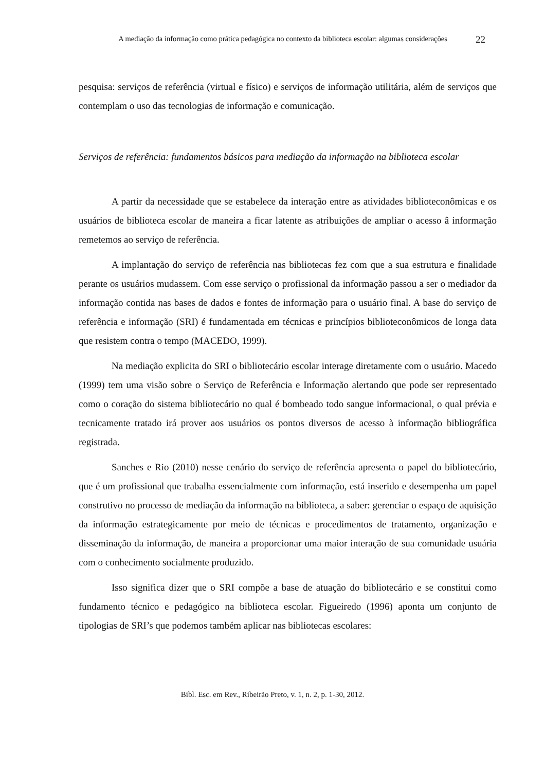A mediação da informação como prática pedagógica no contexto da biblioteca escolar: algumas considerações
22
pesquisa: serviços de referência (virtual e físico) e serviços de informação utilitária, além de serviços que contemplam o uso das tecnologias de informação e comunicação.
Serviços de referência: fundamentos básicos para mediação da informação na biblioteca escolar
A partir da necessidade que se estabelece da interação entre as atividades biblioteconômicas e os usuários de biblioteca escolar de maneira a ficar latente as atribuições de ampliar o acesso â informação remetemos ao serviço de referência.
A implantação do serviço de referência nas bibliotecas fez com que a sua estrutura e finalidade perante os usuários mudassem. Com esse serviço o profissional da informação passou a ser o mediador da informação contida nas bases de dados e fontes de informação para o usuário final. A base do serviço de referência e informação (SRI) é fundamentada em técnicas e princípios biblioteconômicos de longa data que resistem contra o tempo (MACEDO, 1999).
Na mediação explicita do SRI o bibliotecário escolar interage diretamente com o usuário. Macedo (1999) tem uma visão sobre o Serviço de Referência e Informação alertando que pode ser representado como o coração do sistema bibliotecário no qual é bombeado todo sangue informacional, o qual prévia e tecnicamente tratado irá prover aos usuários os pontos diversos de acesso à informação bibliográfica registrada.
Sanches e Rio (2010) nesse cenário do serviço de referência apresenta o papel do bibliotecário, que é um profissional que trabalha essencialmente com informação, está inserido e desempenha um papel construtivo no processo de mediação da informação na biblioteca, a saber: gerenciar o espaço de aquisição da informação estrategicamente por meio de técnicas e procedimentos de tratamento, organização e disseminação da informação, de maneira a proporcionar uma maior interação de sua comunidade usuária com o conhecimento socialmente produzido.
Isso significa dizer que o SRI compõe a base de atuação do bibliotecário e se constitui como fundamento técnico e pedagógico na biblioteca escolar. Figueiredo (1996) aponta um conjunto de tipologias de SRI’s que podemos também aplicar nas bibliotecas escolares:
Bibl. Esc. em Rev., Ribeirão Preto, v. 1, n. 2, p. 1-30, 2012.